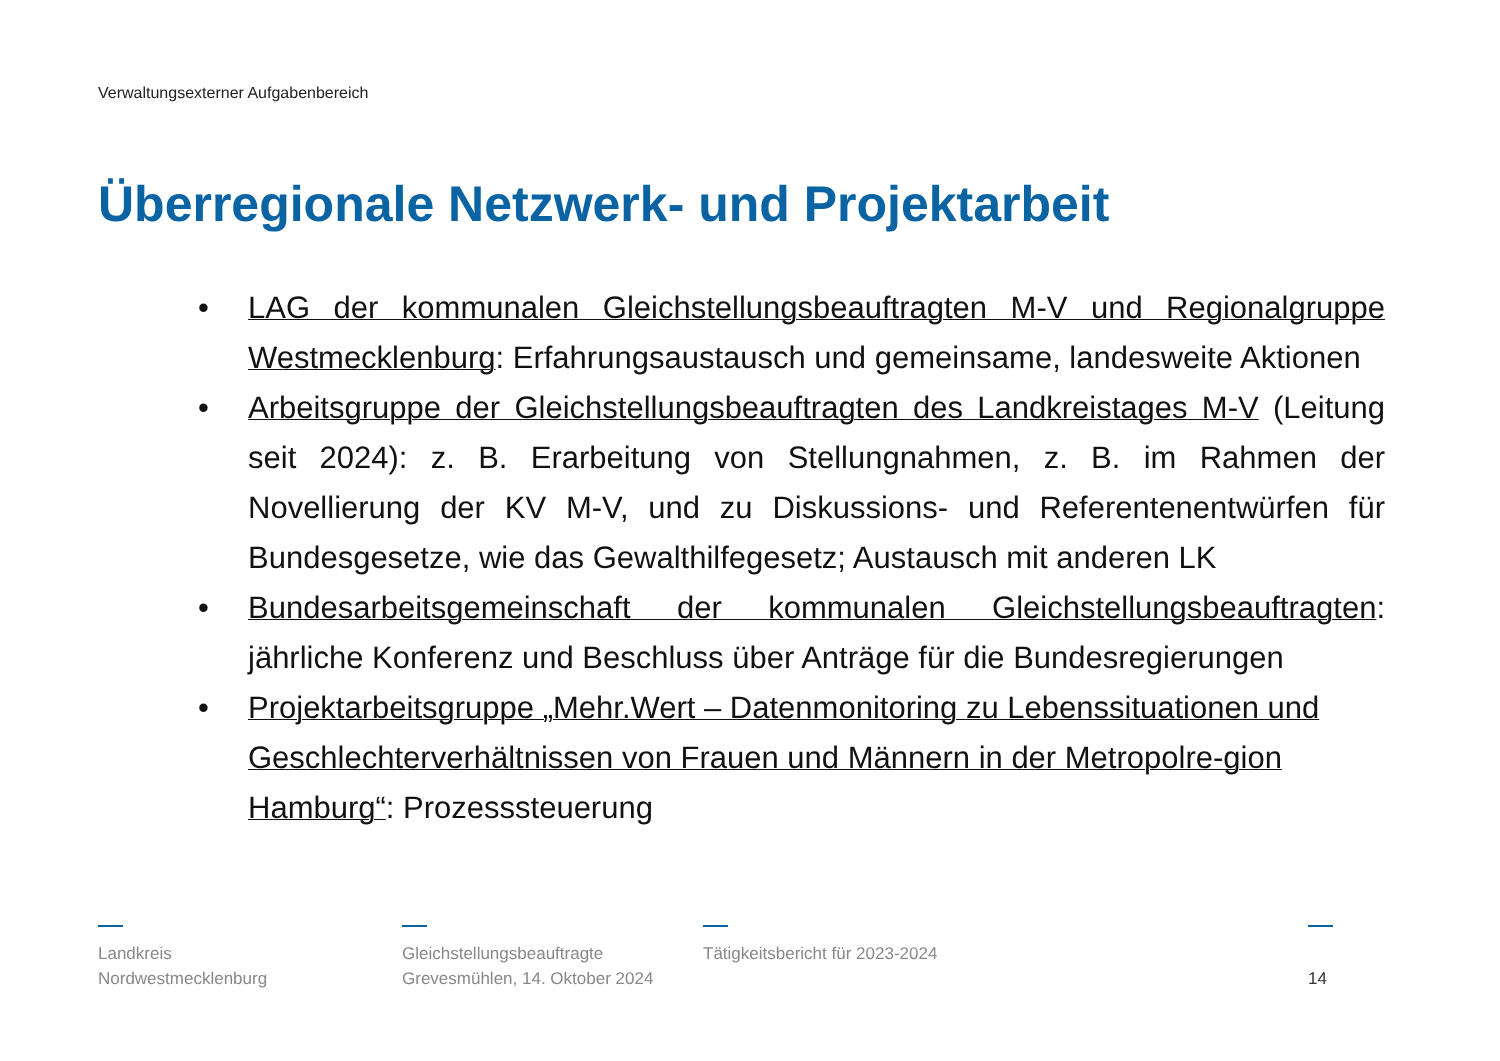Verwaltungsexterner Aufgabenbereich
Überregionale Netzwerk- und Projektarbeit
• LAG der kommunalen Gleichstellungsbeauftragten M-V und Regionalgruppe Westmecklenburg: Erfahrungsaustausch und gemeinsame, landesweite Aktionen
• Arbeitsgruppe der Gleichstellungsbeauftragten des Landkreistages M-V (Leitung seit 2024): z. B. Erarbeitung von Stellungnahmen, z. B. im Rahmen der Novellierung der KV M-V, und zu Diskussions- und Referentenentwürfen für Bundesgesetze, wie das Gewalthilfegesetz; Austausch mit anderen LK
• Bundesarbeitsgemeinschaft der kommunalen Gleichstellungsbeauftragten: jährliche Konferenz und Beschluss über Anträge für die Bundesregierungen
• Projektarbeitsgruppe „Mehr.Wert – Datenmonitoring zu Lebenssituationen und Geschlechterverhältnissen von Frauen und Männern in der Metropolre-gion Hamburg“: Prozesssteuerung
Landkreis
Nordwestmecklenburg
Gleichstellungsbeauftragte
Grevesmühlen, 14. Oktober 2024
Tätigkeitsbericht für 2023-2024
14